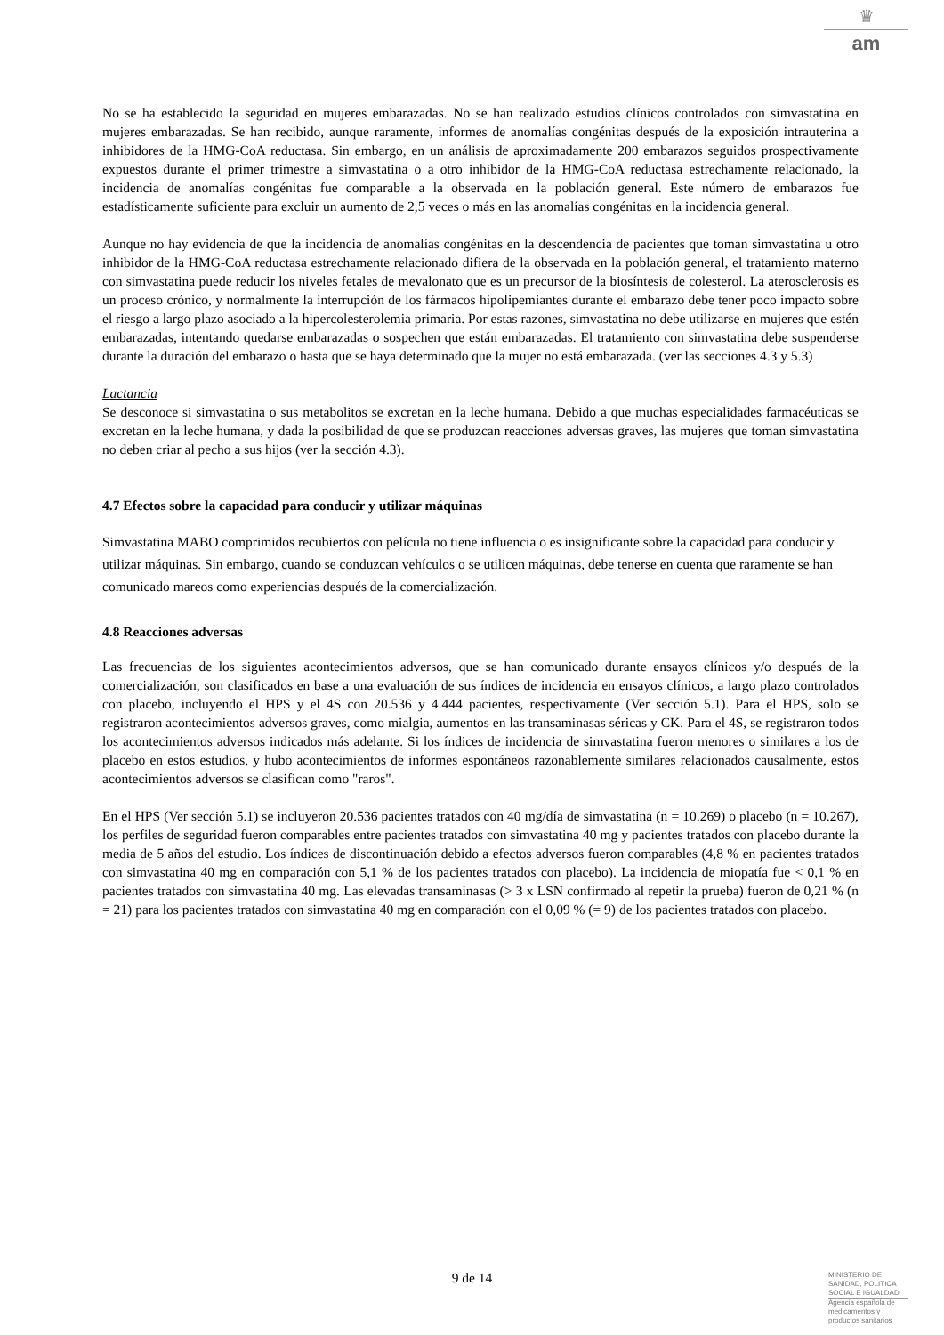♛
am
No se ha establecido la seguridad en mujeres embarazadas. No se han realizado estudios clínicos controlados con simvastatina en mujeres embarazadas. Se han recibido, aunque raramente, informes de anomalías congénitas después de la exposición intrauterina a inhibidores de la HMG-CoA reductasa. Sin embargo, en un análisis de aproximadamente 200 embarazos seguidos prospectivamente expuestos durante el primer trimestre a simvastatina o a otro inhibidor de la HMG-CoA reductasa estrechamente relacionado, la incidencia de anomalías congénitas fue comparable a la observada en la población general. Este número de embarazos fue estadísticamente suficiente para excluir un aumento de 2,5 veces o más en las anomalías congénitas en la incidencia general.
Aunque no hay evidencia de que la incidencia de anomalías congénitas en la descendencia de pacientes que toman simvastatina u otro inhibidor de la HMG-CoA reductasa estrechamente relacionado difiera de la observada en la población general, el tratamiento materno con simvastatina puede reducir los niveles fetales de mevalonato que es un precursor de la biosíntesis de colesterol. La aterosclerosis es un proceso crónico, y normalmente la interrupción de los fármacos hipolipemiantes durante el embarazo debe tener poco impacto sobre el riesgo a largo plazo asociado a la hipercolesterolemia primaria. Por estas razones, simvastatina no debe utilizarse en mujeres que estén embarazadas, intentando quedarse embarazadas o sospechen que están embarazadas. El tratamiento con simvastatina debe suspenderse durante la duración del embarazo o hasta que se haya determinado que la mujer no está embarazada. (ver las secciones 4.3 y 5.3)
Lactancia
Se desconoce si simvastatina o sus metabolitos se excretan en la leche humana. Debido a que muchas especialidades farmacéuticas se excretan en la leche humana, y dada la posibilidad de que se produzcan reacciones adversas graves, las mujeres que toman simvastatina no deben criar al pecho a sus hijos (ver la sección 4.3).
4.7 Efectos sobre la capacidad para conducir y utilizar máquinas
Simvastatina MABO comprimidos recubiertos con película no tiene influencia o es insignificante sobre la capacidad para conducir y utilizar máquinas. Sin embargo, cuando se conduzcan vehículos o se utilicen máquinas, debe tenerse en cuenta que raramente se han comunicado mareos como experiencias después de la comercialización.
4.8 Reacciones adversas
Las frecuencias de los siguientes acontecimientos adversos, que se han comunicado durante ensayos clínicos y/o después de la comercialización, son clasificados en base a una evaluación de sus índices de incidencia en ensayos clínicos, a largo plazo controlados con placebo, incluyendo el HPS y el 4S con 20.536 y 4.444 pacientes, respectivamente (Ver sección 5.1). Para el HPS, solo se registraron acontecimientos adversos graves, como mialgia, aumentos en las transaminasas séricas y CK. Para el 4S, se registraron todos los acontecimientos adversos indicados más adelante. Si los índices de incidencia de simvastatina fueron menores o similares a los de placebo en estos estudios, y hubo acontecimientos de informes espontáneos razonablemente similares relacionados causalmente, estos acontecimientos adversos se clasifican como "raros".
En el HPS (Ver sección 5.1) se incluyeron 20.536 pacientes tratados con 40 mg/día de simvastatina (n = 10.269) o placebo (n = 10.267), los perfiles de seguridad fueron comparables entre pacientes tratados con simvastatina 40 mg y pacientes tratados con placebo durante la media de 5 años del estudio. Los índices de discontinuación debido a efectos adversos fueron comparables (4,8 % en pacientes tratados con simvastatina 40 mg en comparación con 5,1 % de los pacientes tratados con placebo). La incidencia de miopatía fue < 0,1 % en pacientes tratados con simvastatina 40 mg. Las elevadas transaminasas (> 3 x LSN confirmado al repetir la prueba) fueron de 0,21 % (n = 21) para los pacientes tratados con simvastatina 40 mg en comparación con el 0,09 % (= 9) de los pacientes tratados con placebo.
9 de 14
MINISTERIO DE
SANIDAD, POLITICA
SOCIAL E IGUALDAD
Agencia española de
medicamentos y
productos sanitarios